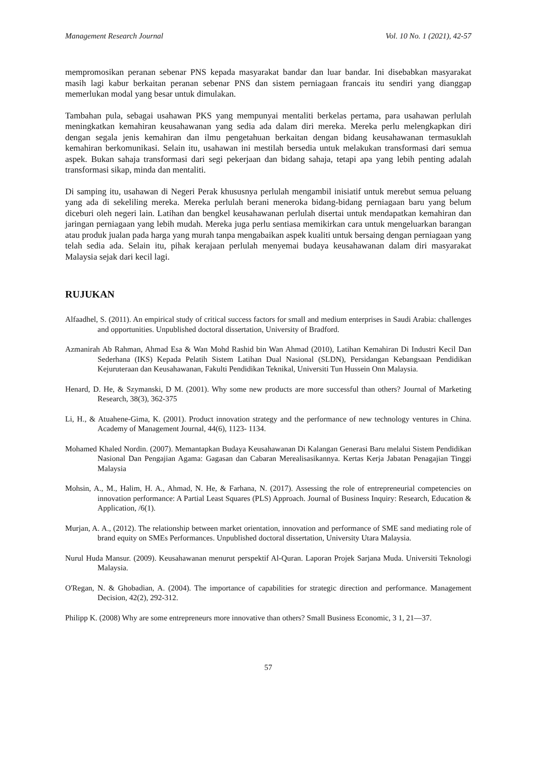Management Research Journal Vol. 10 No. 1 (2021), 42-57
mempromosikan peranan sebenar PNS kepada masyarakat bandar dan luar bandar. Ini disebabkan masyarakat masih lagi kabur berkaitan peranan sebenar PNS dan sistem perniagaan francais itu sendiri yang dianggap memerlukan modal yang besar untuk dimulakan.
Tambahan pula, sebagai usahawan PKS yang mempunyai mentaliti berkelas pertama, para usahawan perlulah meningkatkan kemahiran keusahawanan yang sedia ada dalam diri mereka. Mereka perlu melengkapkan diri dengan segala jenis kemahiran dan ilmu pengetahuan berkaitan dengan bidang keusahawanan termasuklah kemahiran berkomunikasi. Selain itu, usahawan ini mestilah bersedia untuk melakukan transformasi dari semua aspek. Bukan sahaja transformasi dari segi pekerjaan dan bidang sahaja, tetapi apa yang lebih penting adalah transformasi sikap, minda dan mentaliti.
Di samping itu, usahawan di Negeri Perak khususnya perlulah mengambil inisiatif untuk merebut semua peluang yang ada di sekeliling mereka. Mereka perlulah berani meneroka bidang-bidang perniagaan baru yang belum diceburi oleh negeri lain. Latihan dan bengkel keusahawanan perlulah disertai untuk mendapatkan kemahiran dan jaringan perniagaan yang lebih mudah. Mereka juga perlu sentiasa memikirkan cara untuk mengeluarkan barangan atau produk jualan pada harga yang murah tanpa mengabaikan aspek kualiti untuk bersaing dengan perniagaan yang telah sedia ada. Selain itu, pihak kerajaan perlulah menyemai budaya keusahawanan dalam diri masyarakat Malaysia sejak dari kecil lagi.
RUJUKAN
Alfaadhel, S. (2011). An empirical study of critical success factors for small and medium enterprises in Saudi Arabia: challenges and opportunities. Unpublished doctoral dissertation, University of Bradford.
Azmanirah Ab Rahman, Ahmad Esa & Wan Mohd Rashid bin Wan Ahmad (2010), Latihan Kemahiran Di Industri Kecil Dan Sederhana (IKS) Kepada Pelatih Sistem Latihan Dual Nasional (SLDN), Persidangan Kebangsaan Pendidikan Kejuruteraan dan Keusahawanan, Fakulti Pendidikan Teknikal, Universiti Tun Hussein Onn Malaysia.
Henard, D. He, & Szymanski, D M. (2001). Why some new products are more successful than others? Journal of Marketing Research, 38(3), 362-375
Li, H., & Atuahene-Gima, K. (2001). Product innovation strategy and the performance of new technology ventures in China. Academy of Management Journal, 44(6), 1123- 1134.
Mohamed Khaled Nordin. (2007). Memantapkan Budaya Keusahawanan Di Kalangan Generasi Baru melalui Sistem Pendidikan Nasional Dan Pengajian Agama: Gagasan dan Cabaran Merealisasikannya. Kertas Kerja Jabatan Penagajian Tinggi Malaysia
Mohsin, A., M., Halim, H. A., Ahmad, N. He, & Farhana, N. (2017). Assessing the role of entrepreneurial competencies on innovation performance: A Partial Least Squares (PLS) Approach. Journal of Business Inquiry: Research, Education & Application, /6(1).
Murjan, A. A., (2012). The relationship between market orientation, innovation and performance of SME sand mediating role of brand equity on SMEs Performances. Unpublished doctoral dissertation, University Utara Malaysia.
Nurul Huda Mansur. (2009). Keusahawanan menurut perspektif Al-Quran. Laporan Projek Sarjana Muda. Universiti Teknologi Malaysia.
O'Regan, N. & Ghobadian, A. (2004). The importance of capabilities for strategic direction and performance. Management Decision, 42(2), 292-312.
Philipp K. (2008) Why are some entrepreneurs more innovative than others? Small Business Economic, 3 1, 21—37.
57